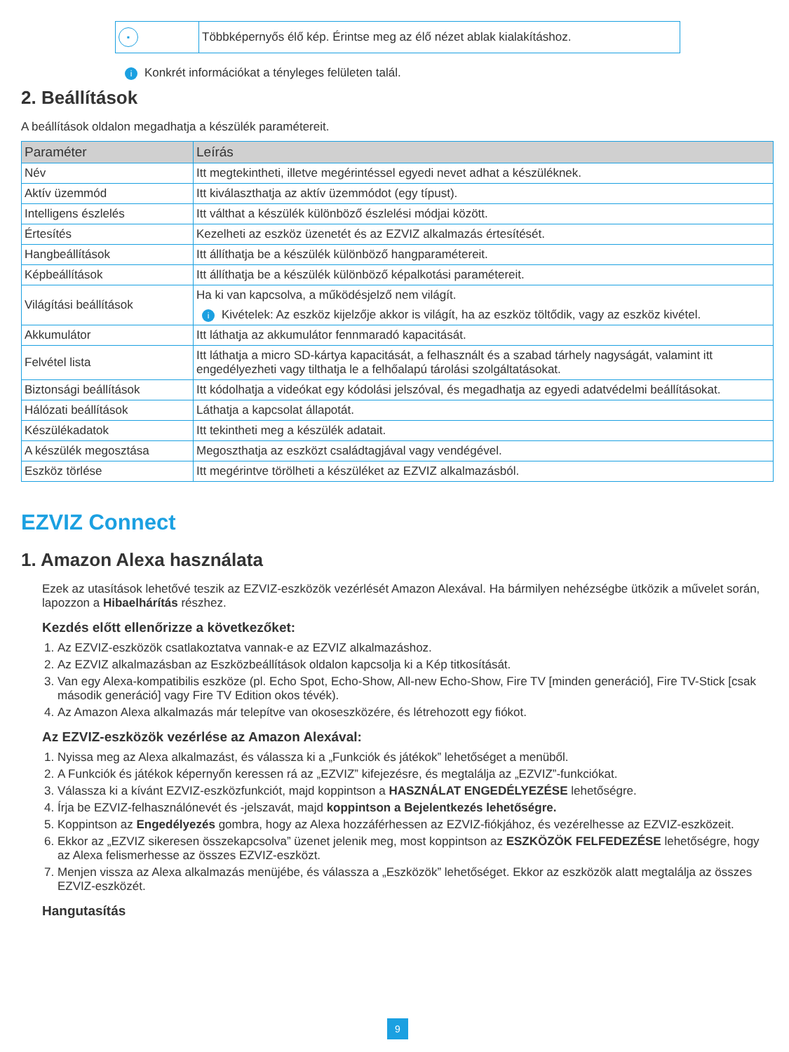| ▪ | Többképernyős élő kép. Érintse meg az élő nézet ablak kialakításhoz. |
i Konkrét információkat a tényleges felületen talál.
2. Beállítások
A beállítások oldalon megadhatja a készülék paramétereit.
| Paraméter | Leírás |
| --- | --- |
| Név | Itt megtekintheti, illetve megérintéssel egyedi nevet adhat a készüléknek. |
| Aktív üzemmód | Itt kiválaszthatja az aktív üzemmódot (egy típust). |
| Intelligens észlelés | Itt válthat a készülék különböző észlelési módjai között. |
| Értesítés | Kezelheti az eszköz üzenetét és az EZVIZ alkalmazás értesítését. |
| Hangbeállítások | Itt állíthatja be a készülék különböző hangparamétereit. |
| Képbeállítások | Itt állíthatja be a készülék különböző képalkotási paramétereit. |
| Világítási beállítások | Ha ki van kapcsolva, a működésjelző nem világít. i Kivételek: Az eszköz kijelzője akkor is világít, ha az eszköz töltődik, vagy az eszköz kivétel. |
| Akkumulátor | Itt láthatja az akkumulátor fennmaradó kapacitását. |
| Felvétel lista | Itt láthatja a micro SD-kártya kapacitását, a felhasznált és a szabad tárhely nagyságát, valamint itt engedélyezheti vagy tilthatja le a felhőalapú tárolási szolgáltatásokat. |
| Biztonsági beállítások | Itt kódolhatja a videókat egy kódolási jelszóval, és megadhatja az egyedi adatvédelmi beállításokat. |
| Hálózati beállítások | Láthatja a kapcsolat állapotát. |
| Készülékadatok | Itt tekintheti meg a készülék adatait. |
| A készülék megosztása | Megoszthatja az eszközt családtagjával vagy vendégével. |
| Eszköz törlése | Itt megérintve törölheti a készüléket az EZVIZ alkalmazásból. |
EZVIZ Connect
1. Amazon Alexa használata
Ezek az utasítások lehetővé teszik az EZVIZ-eszközök vezérlését Amazon Alexával. Ha bármilyen nehézségbe ütközik a művelet során, lapozzon a Hibaelhárítás részhez.
Kezdés előtt ellenőrizze a következőket:
1. Az EZVIZ-eszközök csatlakoztatva vannak-e az EZVIZ alkalmazáshoz.
2. Az EZVIZ alkalmazásban az Eszközbeállítások oldalon kapcsolja ki a Kép titkosítását.
3. Van egy Alexa-kompatibilis eszköze (pl. Echo Spot, Echo-Show, All-new Echo-Show, Fire TV [minden generáció], Fire TV-Stick [csak második generáció] vagy Fire TV Edition okos tévék).
4. Az Amazon Alexa alkalmazás már telepítve van okoseszközére, és létrehozott egy fiókot.
Az EZVIZ-eszközök vezérlése az Amazon Alexával:
1. Nyissa meg az Alexa alkalmazást, és válassza ki a „Funkciók és játékok” lehetőséget a menüből.
2. A Funkciók és játékok képernyőn keressen rá az „EZVIZ” kifejezésre, és megtalálja az „EZVIZ”-funkciókat.
3. Válassza ki a kívánt EZVIZ-eszközfunkciót, majd koppintson a HASZNÁLAT ENGEDÉLYEZÉSE lehetőségre.
4. Írja be EZVIZ-felhasználónevét és -jelszavát, majd koppintson a Bejelentkezés lehetőségre.
5. Koppintson az Engedélyezés gombra, hogy az Alexa hozzáférhessen az EZVIZ-fiókjához, és vezérelhesse az EZVIZ-eszközeit.
6. Ekkor az „EZVIZ sikeresen összekapcsolva” üzenet jelenik meg, most koppintson az ESZKÖZÖK FELFEDEZÉSE lehetőségre, hogy az Alexa felismerhesse az összes EZVIZ-eszközt.
7. Menjen vissza az Alexa alkalmazás menüjébe, és válassza a „Eszközök” lehetőséget. Ekkor az eszközök alatt megtalálja az összes EZVIZ-eszközét.
Hangutasítás
9